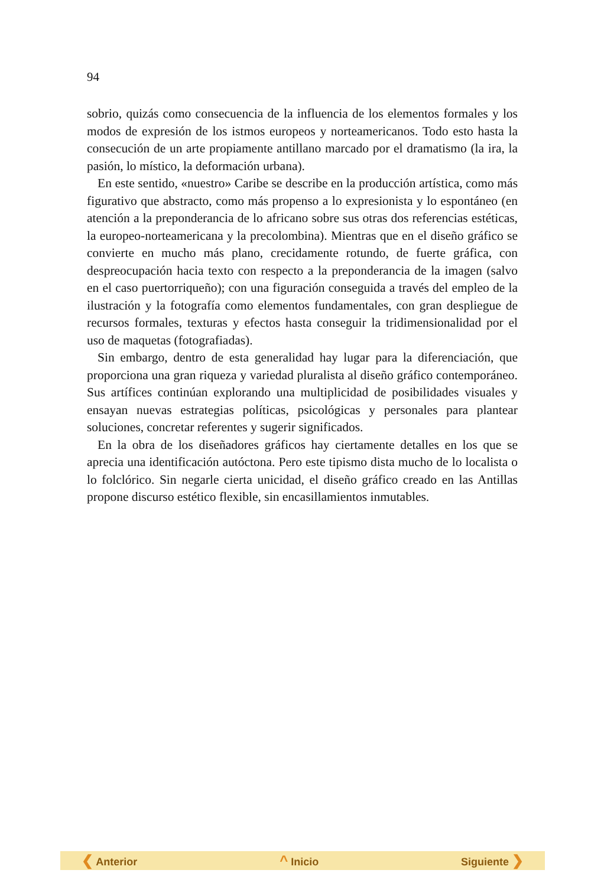94
sobrio, quizás como consecuencia de la influencia de los elementos formales y los modos de expresión de los istmos europeos y norteamericanos. Todo esto hasta la consecución de un arte propiamente antillano marcado por el dramatismo (la ira, la pasión, lo místico, la deformación urbana).
En este sentido, «nuestro» Caribe se describe en la producción artística, como más figurativo que abstracto, como más propenso a lo expresionista y lo espontáneo (en atención a la preponderancia de lo africano sobre sus otras dos referencias estéticas, la europeo-norteamericana y la precolombina). Mientras que en el diseño gráfico se convierte en mucho más plano, crecidamente rotundo, de fuerte gráfica, con despreocupación hacia texto con respecto a la preponderancia de la imagen (salvo en el caso puertorriqueño); con una figuración conseguida a través del empleo de la ilustración y la fotografía como elementos fundamentales, con gran despliegue de recursos formales, texturas y efectos hasta conseguir la tridimensionalidad por el uso de maquetas (fotografiadas).
Sin embargo, dentro de esta generalidad hay lugar para la diferenciación, que proporciona una gran riqueza y variedad pluralista al diseño gráfico contemporáneo. Sus artífices continúan explorando una multiplicidad de posibilidades visuales y ensayan nuevas estrategias políticas, psicológicas y personales para plantear soluciones, concretar referentes y sugerir significados.
En la obra de los diseñadores gráficos hay ciertamente detalles en los que se aprecia una identificación autóctona. Pero este tipismo dista mucho de lo localista o lo folclórico. Sin negarle cierta unicidad, el diseño gráfico creado en las Antillas propone discurso estético flexible, sin encasillamientos inmutables.
❮ Anterior ^ Inicio Siguiente ❯